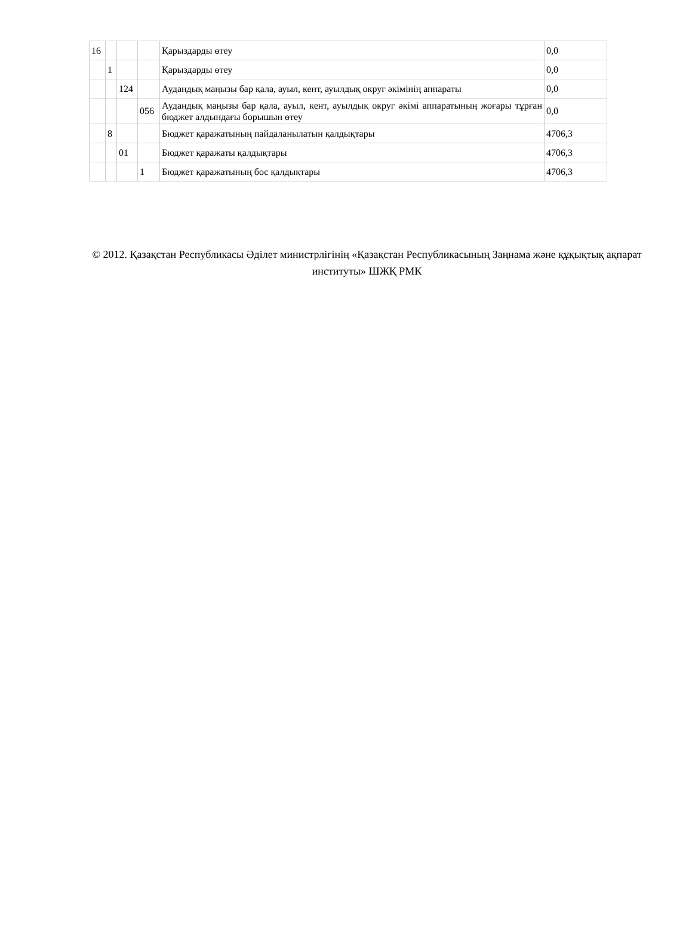| 16 | | | | Қарыздарды өтеу | 0,0 |
| | 1 | | | Қарыздарды өтеу | 0,0 |
| | | 124 | | Аудандық маңызы бар қала, ауыл, кент, ауылдық округ әкімінің аппараты | 0,0 |
| | | | 056 | Аудандық маңызы бар қала, ауыл, кент, ауылдық округ әкімі аппаратының жоғары тұрған бюджет алдындағы борышын өтеу | 0,0 |
| | 8 | | | Бюджет қаражатының пайдаланылатын қалдықтары | 4706,3 |
| | | 01 | | Бюджет қаражаты қалдықтары | 4706,3 |
| | | | 1 | Бюджет қаражатының бос қалдықтары | 4706,3 |
© 2012. Қазақстан Республикасы Әділет министрлігінің «Қазақстан Республикасының Заңнама және құқықтық ақпарат институты» ШЖҚ РМК